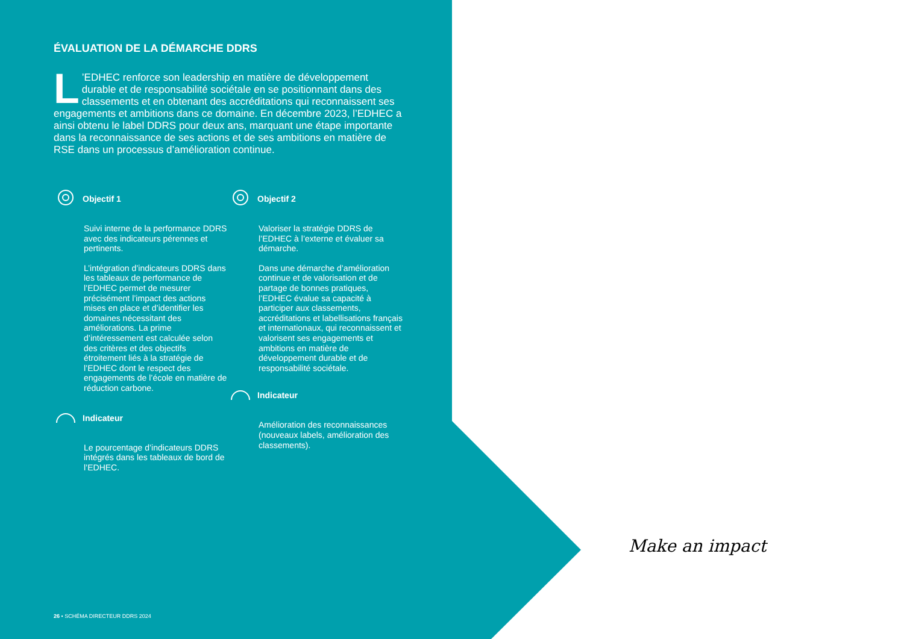ÉVALUATION DE LA DÉMARCHE DDRS
L’EDHEC renforce son leadership en matière de développement durable et de responsabilité sociétale en se positionnant dans des classements et en obtenant des accréditations qui reconnaissent ses engagements et ambitions dans ce domaine. En décembre 2023, l’EDHEC a ainsi obtenu le label DDRS pour deux ans, marquant une étape importante dans la reconnaissance de ses actions et de ses ambitions en matière de RSE dans un processus d’amélioration continue.
Objectif 1
Suivi interne de la performance DDRS avec des indicateurs pérennes et pertinents.
L’intégration d’indicateurs DDRS dans les tableaux de performance de l’EDHEC permet de mesurer précisément l’impact des actions mises en place et d’identifier les domaines nécessitant des améliorations. La prime d’intéressement est calculée selon des critères et des objectifs étroitement liés à la stratégie de l’EDHEC dont le respect des engagements de l’école en matière de réduction carbone.
Indicateur
Le pourcentage d’indicateurs DDRS intégrés dans les tableaux de bord de l’EDHEC.
Objectif 2
Valoriser la stratégie DDRS de l’EDHEC à l’externe et évaluer sa démarche.
Dans une démarche d’amélioration continue et de valorisation et de partage de bonnes pratiques, l’EDHEC évalue sa capacité à participer aux classements, accréditations et labellisations français et internationaux, qui reconnaissent et valorisent ses engagements et ambitions en matière de développement durable et de responsabilité sociétale.
Indicateur
Amélioration des reconnaissances (nouveaux labels, amélioration des classements).
26 • SCHÉMA DIRECTEUR DDRS 2024
Make an impact